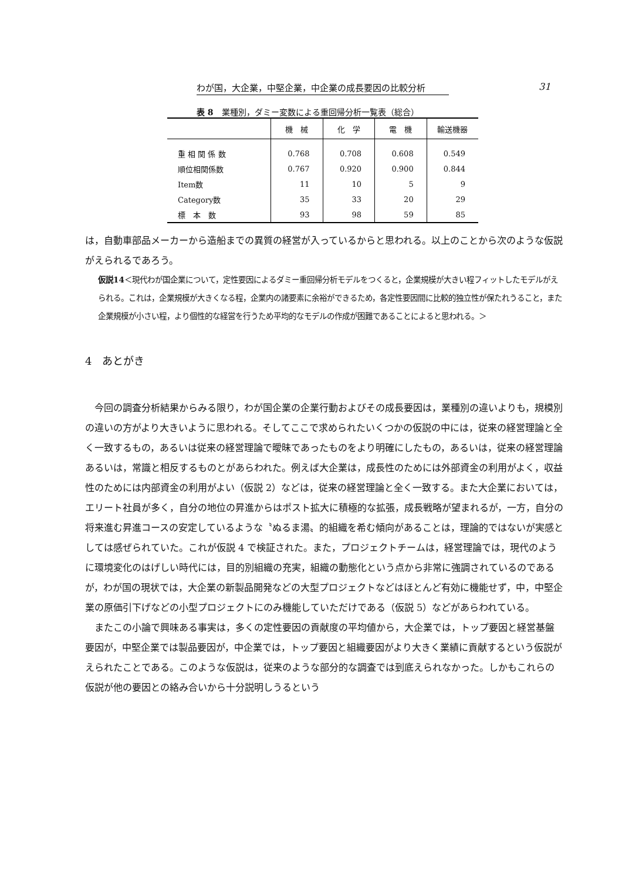わが国，大企業，中堅企業，中企業の成長要因の比較分析 31
表 8　業種別，ダミー変数による重回帰分析一覧表（総合）
| | 機 械 | 化 学 | 電 機 | 輸送機器 |
| --- | --- | --- | --- | --- |
| 重 相 関 係 数 | 0.768 | 0.708 | 0.608 | 0.549 |
| 順位相関係数 | 0.767 | 0.920 | 0.900 | 0.844 |
| Item数 | 11 | 10 | 5 | 9 |
| Category数 | 35 | 33 | 20 | 29 |
| 標 本 数 | 93 | 98 | 59 | 85 |
は，自動車部品メーカーから造船までの異質の経営が入っているからと思われる。以上のことから次のような仮説がえられるであろう。
仮説14＜現代わが国企業について，定性要因によるダミー重回帰分析モデルをつくると，企業規模が大きい程フィットしたモデルがえられる。これは，企業規模が大きくなる程，企業内の諸要素に余裕ができるため，各定性要因間に比較的独立性が保たれうること，また企業規模が小さい程，より個性的な経営を行うため平均的なモデルの作成が困難であることによると思われる。＞
4　あとがき
今回の調査分析結果からみる限り，わが国企業の企業行動およびその成長要因は，業種別の違いよりも，規模別の違いの方がより大きいように思われる。そしてここで求められたいくつかの仮説の中には，従来の経営理論と全く一致するもの，あるいは従来の経営理論で曖昧であったものをより明確にしたもの，あるいは，従来の経営理論あるいは，常識と相反するものとがあらわれた。例えば大企業は，成長性のためには外部資金の利用がよく，収益性のためには内部資金の利用がよい（仮説 2）などは，従来の経営理論と全く一致する。また大企業においては，エリート社員が多く，自分の地位の昇進からはポスト拡大に積極的な拡張，成長戦略が望まれるが，一方，自分の将来進む昇進コースの安定しているような〝ぬるま湯〟的組織を希む傾向があることは，理論的ではないが実感としては感ぜられていた。これが仮説 4 で検証された。また，プロジェクトチームは，経営理論では，現代のように環境変化のはげしい時代には，目的別組織の充実，組織の動態化という点から非常に強調されているのであるが，わが国の現状では，大企業の新製品開発などの大型プロジェクトなどはほとんど有効に機能せず，中，中堅企業の原価引下げなどの小型プロジェクトにのみ機能していただけである（仮説 5）などがあらわれている。
またこの小論で興味ある事実は，多くの定性要因の貢献度の平均値から，大企業では，トップ要因と経営基盤要因が，中堅企業では製品要因が，中企業では，トップ要因と組織要因がより大きく業績に貢献するという仮説がえられたことである。このような仮説は，従来のような部分的な調査では到底えられなかった。しかもこれらの仮説が他の要因との絡み合いから十分説明しうるという